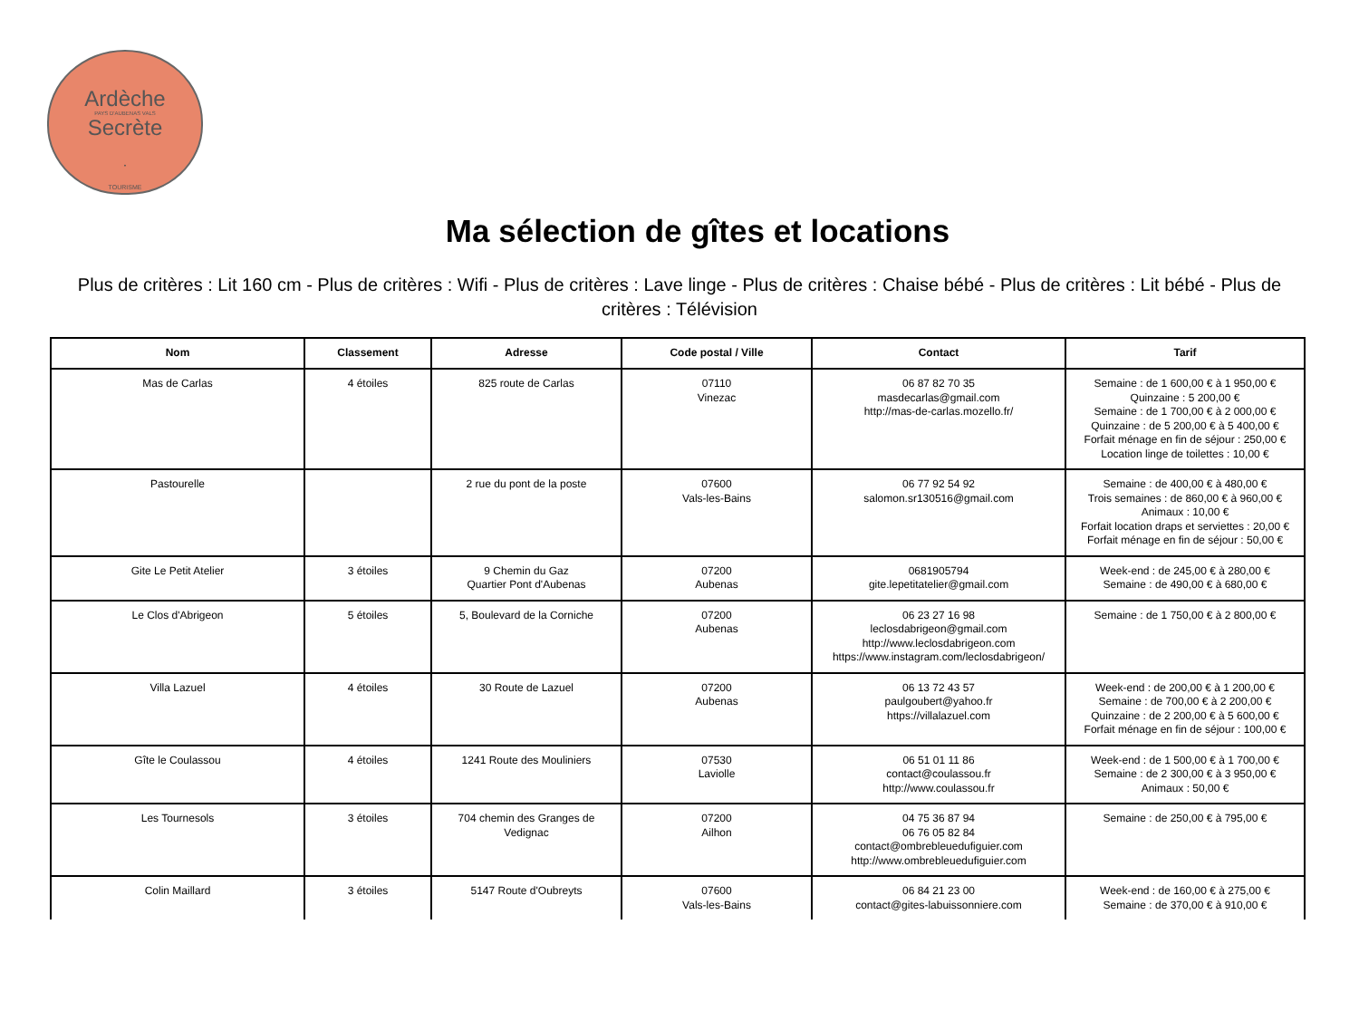Ardèche
PAYS D'AUBENAS VALS
Secrète
•
TOURISME
Ma sélection de gîtes et locations
Plus de critères : Lit 160 cm - Plus de critères : Wifi - Plus de critères : Lave linge - Plus de critères : Chaise bébé - Plus de critères : Lit bébé - Plus de critères : Télévision
| Nom | Classement | Adresse | Code postal / Ville | Contact | Tarif |
| --- | --- | --- | --- | --- | --- |
| Mas de Carlas | 4 étoiles | 825 route de Carlas | 07110 Vinezac | 06 87 82 70 35 masdecarlas@gmail.com http://mas-de-carlas.mozello.fr/ | Semaine : de 1 600,00 € à 1 950,00 € Quinzaine : 5 200,00 € Semaine : de 1 700,00 € à 2 000,00 € Quinzaine : de 5 200,00 € à 5 400,00 € Forfait ménage en fin de séjour : 250,00 € Location linge de toilettes : 10,00 € |
| Pastourelle | | 2 rue du pont de la poste | 07600 Vals-les-Bains | 06 77 92 54 92 salomon.sr130516@gmail.com | Semaine : de 400,00 € à 480,00 € Trois semaines : de 860,00 € à 960,00 € Animaux : 10,00 € Forfait location draps et serviettes : 20,00 € Forfait ménage en fin de séjour : 50,00 € |
| Gite Le Petit Atelier | 3 étoiles | 9 Chemin du Gaz Quartier Pont d'Aubenas | 07200 Aubenas | 0681905794 gite.lepetitatelier@gmail.com | Week-end : de 245,00 € à 280,00 € Semaine : de 490,00 € à 680,00 € |
| Le Clos d'Abrigeon | 5 étoiles | 5, Boulevard de la Corniche | 07200 Aubenas | 06 23 27 16 98 leclosdabrigeon@gmail.com http://www.leclosdabrigeon.com https://www.instagram.com/leclosdabrigeon/ | Semaine : de 1 750,00 € à 2 800,00 € |
| Villa Lazuel | 4 étoiles | 30 Route de Lazuel | 07200 Aubenas | 06 13 72 43 57 paulgoubert@yahoo.fr https://villalazuel.com | Week-end : de 200,00 € à 1 200,00 € Semaine : de 700,00 € à 2 200,00 € Quinzaine : de 2 200,00 € à 5 600,00 € Forfait ménage en fin de séjour : 100,00 € |
| Gîte le Coulassou | 4 étoiles | 1241 Route des Mouliniers | 07530 Laviolle | 06 51 01 11 86 contact@coulassou.fr http://www.coulassou.fr | Week-end : de 1 500,00 € à 1 700,00 € Semaine : de 2 300,00 € à 3 950,00 € Animaux : 50,00 € |
| Les Tournesols | 3 étoiles | 704 chemin des Granges de Vedignac | 07200 Ailhon | 04 75 36 87 94 06 76 05 82 84 contact@ombrebleuedufiguier.com http://www.ombrebleuedufiguier.com | Semaine : de 250,00 € à 795,00 € |
| Colin Maillard | 3 étoiles | 5147 Route d'Oubreyts | 07600 Vals-les-Bains | 06 84 21 23 00 contact@gites-labuissonniere.com | Week-end : de 160,00 € à 275,00 € Semaine : de 370,00 € à 910,00 € |